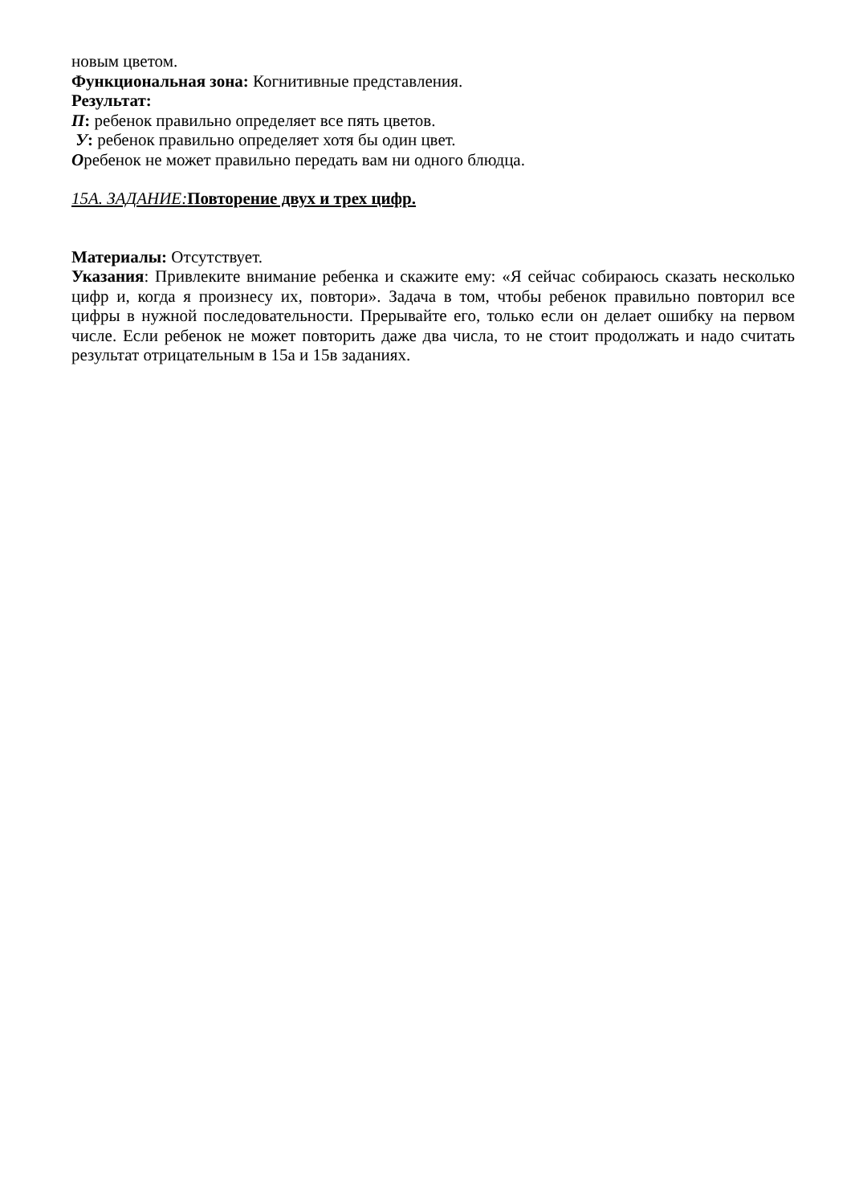новым цветом.
Функциональная зона: Когнитивные представления.
Результат:
П: ребенок правильно определяет все пять цветов.
У: ребенок правильно определяет хотя бы один цвет.
Оребенок не может правильно передать вам ни одного блюдца.
15А. ЗАДАНИЕ: Повторение двух и трех цифр.
Материалы: Отсутствует.
Указания: Привлеките внимание ребенка и скажите ему: «Я сейчас собираюсь сказать несколько цифр и, когда я произнесу их, повтори». Задача в том, чтобы ребенок правильно повторил все цифры в нужной последовательности. Прерывайте его, только если он делает ошибку на первом числе. Если ребенок не может повторить даже два числа, то не стоит продолжать и надо считать результат отрицательным в 15а и 15в заданиях.